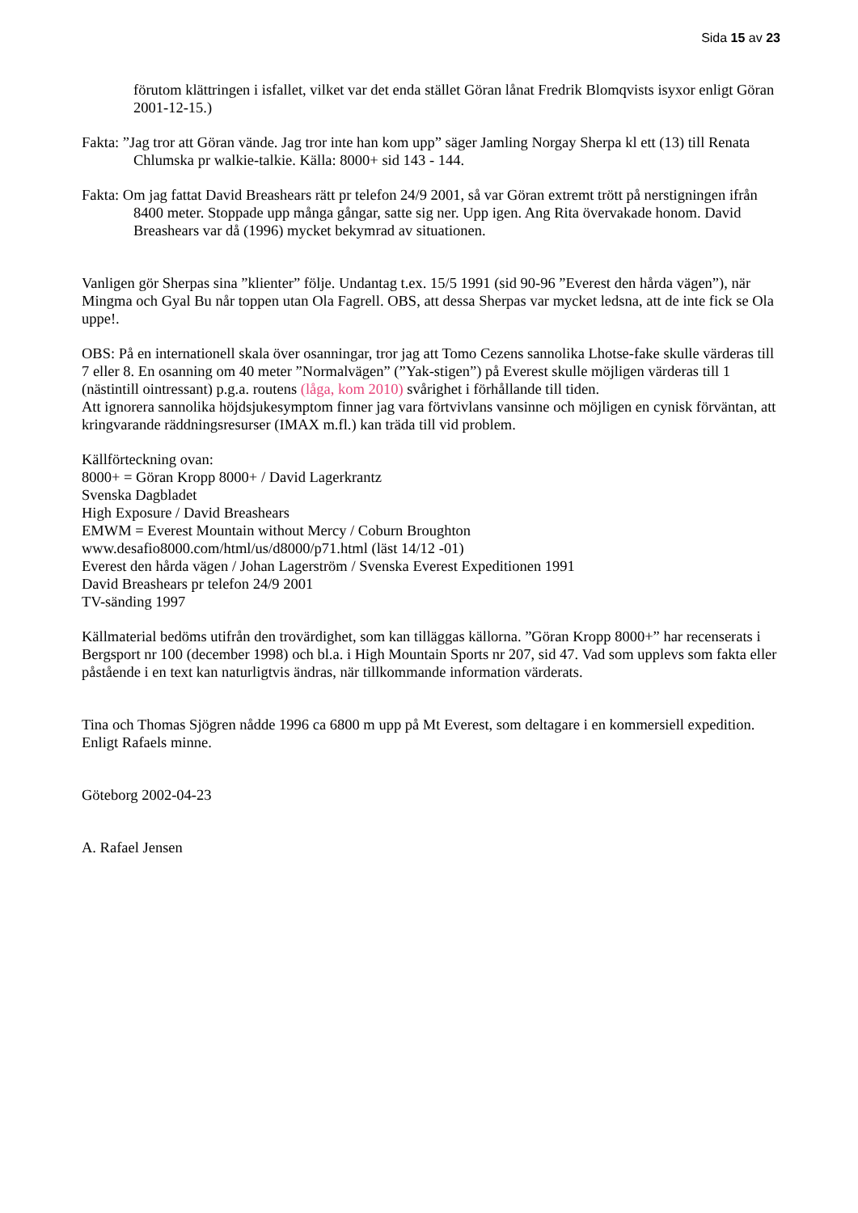Sida 15 av 23
förutom klättringen i isfallet, vilket var det enda stället Göran lånat Fredrik Blomqvists isyxor enligt Göran 2001-12-15.)
Fakta: ”Jag tror att Göran vände. Jag tror inte han kom upp” säger Jamling Norgay Sherpa kl ett (13) till Renata Chlumska pr walkie-talkie. Källa: 8000+ sid 143 - 144.
Fakta: Om jag fattat David Breashears rätt pr telefon 24/9 2001, så var Göran extremt trött på nerstigningen ifrån 8400 meter. Stoppade upp många gångar, satte sig ner. Upp igen. Ang Rita övervakade honom. David Breashears var då (1996) mycket bekymrad av situationen.
Vanligen gör Sherpas sina ”klienter” följe. Undantag t.ex. 15/5 1991 (sid 90-96 ”Everest den hårda vägen”), när Mingma och Gyal Bu når toppen utan Ola Fagrell. OBS, att dessa Sherpas var mycket ledsna, att de inte fick se Ola uppe!.
OBS: På en internationell skala över osanningar, tror jag att Tomo Cezens sannolika Lhotse-fake skulle värderas till 7 eller 8. En osanning om 40 meter ”Normalvägen” (”Yak-stigen”) på Everest skulle möjligen värderas till 1 (nästintill ointressant) p.g.a. routens (låga, kom 2010) svårighet i förhållande till tiden.
Att ignorera sannolika höjdsjukesymptom finner jag vara förtvivlans vansinne och möjligen en cynisk förväntan, att kringvarande räddningsresurser (IMAX m.fl.) kan träda till vid problem.
Källförteckning ovan:
8000+ = Göran Kropp 8000+ / David Lagerkrantz
Svenska Dagbladet
High Exposure / David Breashears
EMWM = Everest Mountain without Mercy / Coburn Broughton
www.desafio8000.com/html/us/d8000/p71.html (läst 14/12 -01)
Everest den hårda vägen / Johan Lagerström / Svenska Everest Expeditionen 1991
David Breashears pr telefon 24/9 2001
TV-sänding 1997
Källmaterial bedöms utifrån den trovärdighet, som kan tilläggas källorna. ”Göran Kropp 8000+” har recenserats i Bergsport nr 100 (december 1998) och bl.a. i High Mountain Sports nr 207, sid 47. Vad som upplevs som fakta eller påstående i en text kan naturligtvis ändras, när tillkommande information värderats.
Tina och Thomas Sjögren nådde 1996 ca 6800 m upp på Mt Everest, som deltagare i en kommersiell expedition. Enligt Rafaels minne.
Göteborg 2002-04-23
A. Rafael Jensen